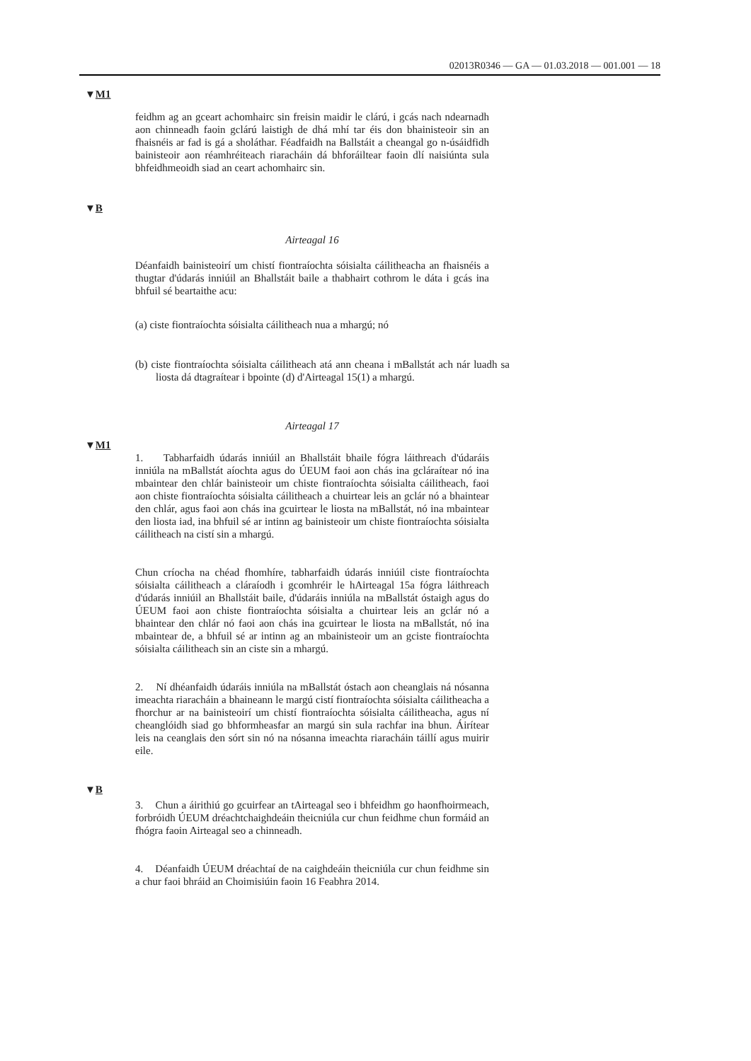02013R0346 — GA — 01.03.2018 — 001.001 — 18
▼M1
feidhm ag an gceart achomhairc sin freisin maidir le clárú, i gcás nach ndearnadh aon chinneadh faoin gclárú laistigh de dhá mhí tar éis don bhainisteoir sin an fhaisnéis ar fad is gá a sholáthar. Féadfaidh na Ballstáit a cheangal go n-úsáidfidh bainisteoir aon réamhréiteach riaracháin dá bhforáiltear faoin dlí naisiúnta sula bhfeidhmeoidh siad an ceart achomhairc sin.
▼B
Airteagal 16
Déanfaidh bainisteoirí um chistí fiontraíochta sóisialta cáilitheacha an fhaisnéis a thugtar d'údarás inniúil an Bhallstáit baile a thabhairt cothrom le dáta i gcás ina bhfuil sé beartaithe acu:
(a) ciste fiontraíochta sóisialta cáilitheach nua a mhargú; nó
(b) ciste fiontraíochta sóisialta cáilitheach atá ann cheana i mBallstát ach nár luadh sa liosta dá dtagraítear i bpointe (d) d'Airteagal 15(1) a mhargú.
Airteagal 17
▼M1
1. Tabharfaidh údarás inniúil an Bhallstáit bhaile fógra láithreach d'údaráis inniúla na mBallstát aíochta agus do ÚEUM faoi aon chás ina gcláraítear nó ina mbaintear den chlár bainisteoir um chiste fiontraíochta sóisialta cáilitheach, faoi aon chiste fiontraíochta sóisialta cáilitheach a chuirtear leis an gclár nó a bhaintear den chlár, agus faoi aon chás ina gcuirtear le liosta na mBallstát, nó ina mbaintear den liosta iad, ina bhfuil sé ar intinn ag bainisteoir um chiste fiontraíochta sóisialta cáilitheach na cistí sin a mhargú.
Chun críocha na chéad fhomhíre, tabharfaidh údarás inniúil ciste fiontraíochta sóisialta cáilitheach a cláraíodh i gcomhréir le hAirteagal 15a fógra láithreach d'údarás inniúil an Bhallstáit baile, d'údaráis inniúla na mBallstát óstaigh agus do ÚEUM faoi aon chiste fiontraíochta sóisialta a chuirtear leis an gclár nó a bhaintear den chlár nó faoi aon chás ina gcuirtear le liosta na mBallstát, nó ina mbaintear de, a bhfuil sé ar intinn ag an mbainisteoir um an gciste fiontraíochta sóisialta cáilitheach sin an ciste sin a mhargú.
2. Ní dhéanfaidh údaráis inniúla na mBallstát óstach aon cheanglais ná nósanna imeachta riaracháin a bhaineann le margú cistí fiontraíochta sóisialta cáilitheacha a fhorchur ar na bainisteoirí um chistí fiontraíochta sóisialta cáilitheacha, agus ní cheanglóidh siad go bhformheasfar an margú sin sula rachfar ina bhun. Áirítear leis na ceanglais den sórt sin nó na nósanna imeachta riaracháin táillí agus muirir eile.
▼B
3. Chun a áirithiú go gcuirfear an tAirteagal seo i bhfeidhm go haonfhoirmeach, forbróidh ÚEUM dréachtchaighdeáin theicniúla cur chun feidhme chun formáid an fhógra faoin Airteagal seo a chinneadh.
4. Déanfaidh ÚEUM dréachtaí de na caighdeáin theicniúla cur chun feidhme sin a chur faoi bhráid an Choimisiúin faoin 16 Feabhra 2014.